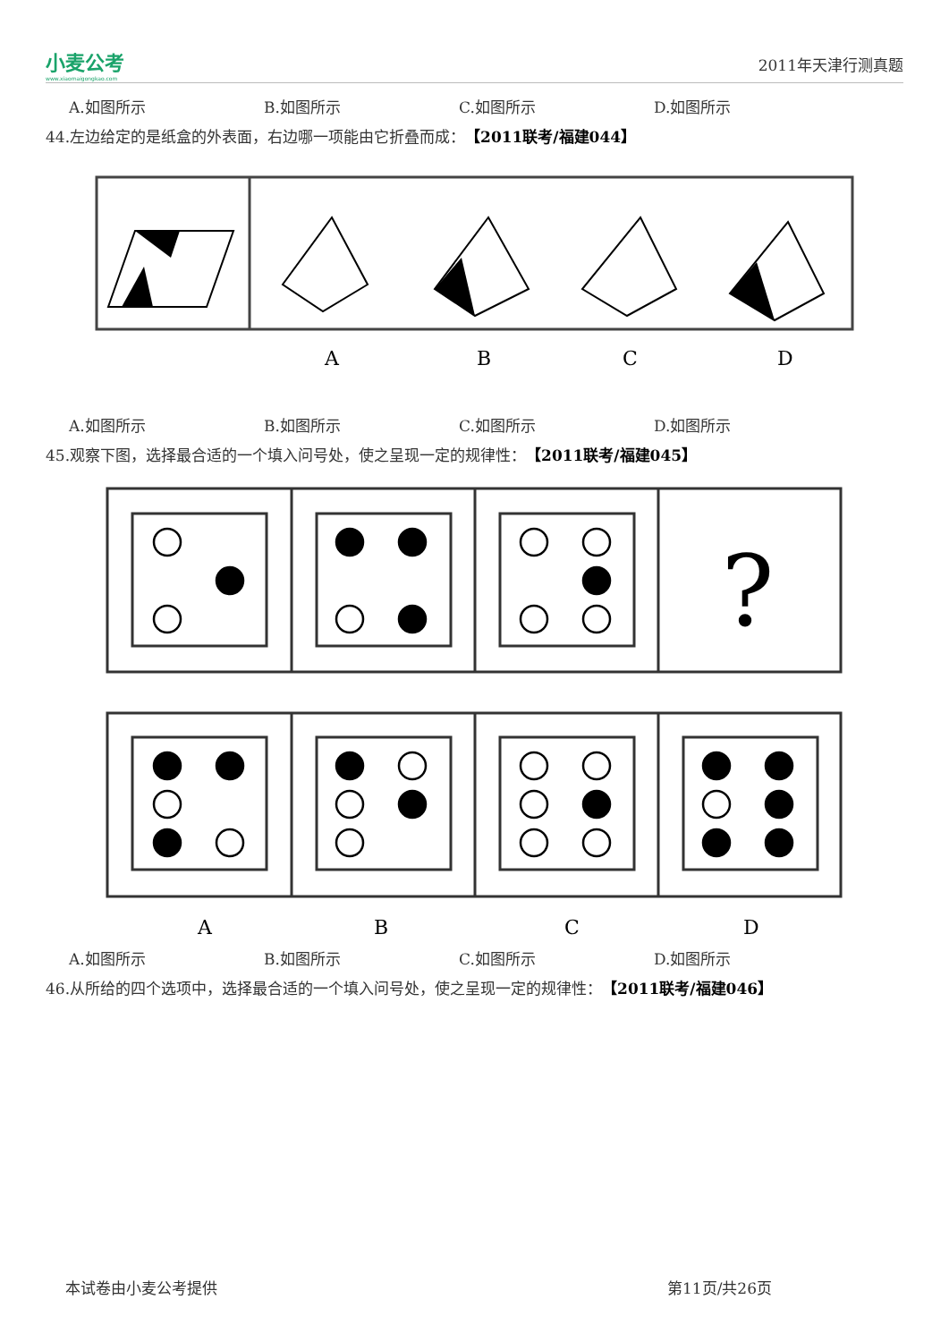小麦公考
www.xiaomaigongkao.com
2011年天津行测真题
A.如图所示 B.如图所示 C.如图所示 D.如图所示
44.左边给定的是纸盒的外表面，右边哪一项能由它折叠而成： 【2011联考/福建044】
A
B
C
D
A.如图所示 B.如图所示 C.如图所示 D.如图所示
45.观察下图，选择最合适的一个填入问号处，使之呈现一定的规律性： 【2011联考/福建045】
?
A
B
C
D
A.如图所示 B.如图所示 C.如图所示 D.如图所示
46.从所给的四个选项中，选择最合适的一个填入问号处，使之呈现一定的规律性： 【2011联考/福建046】
本试卷由小麦公考提供 第11页/共26页